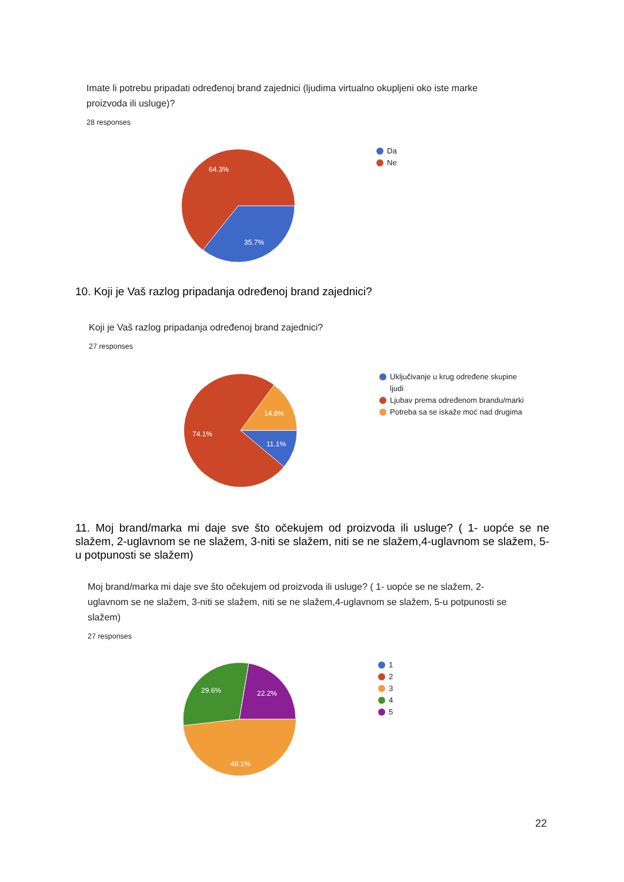Imate li potrebu pripadati određenoj brand zajednici (ljudima virtualno okupljeni oko iste marke proizvoda ili usluge)?
28 responses
64.3%
35.7%
Da
Ne
10. Koji je Vaš razlog pripadanja određenoj brand zajednici?
Koji je Vaš razlog pripadanja određenoj brand zajednici?
27 responses
14.8%
11.1%
74.1%
Uključivanje u krug određene skupine ljudi
Ljubav prema određenom brandu/marki
Potreba sa se iskaže moć nad drugima
11. Moj brand/marka mi daje sve što očekujem od proizvoda ili usluge? ( 1- uopće se ne slažem, 2-uglavnom se ne slažem, 3-niti se slažem, niti se ne slažem,4-uglavnom se slažem, 5-u potpunosti se slažem)
Moj brand/marka mi daje sve što očekujem od proizvoda ili usluge? ( 1- uopće se ne slažem, 2-uglavnom se ne slažem, 3-niti se slažem, niti se ne slažem,4-uglavnom se slažem, 5-u potpunosti se slažem)
27 responses
29.6%
22.2%
48.1%
1
2
3
4
5
22